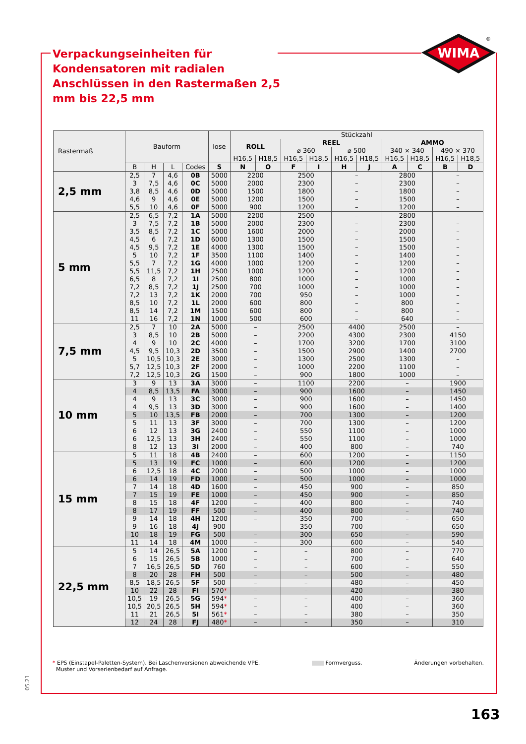WIMA
®
Verpackungseinheiten für Kondensatoren mit radialen Anschlüssen in den Rastermaßen 2,5 mm bis 22,5 mm
| Rastermaß | Bauform | | | | lose | Stückzahl | | | | | | | | | |
| --- | --- | --- | --- | --- | --- | --- | --- | --- | --- | --- | --- | --- | --- | --- | --- |
| | | | | | | ROLL | | REEL | | | | AMMO | | | |
| | | | | | | | | ⌀ 360 | | ⌀ 500 | | 340 × 340 | | 490 × 370 | |
| | | | | | | H16,5 | H18,5 | H16,5 | H18,5 | H16,5 | H18,5 | H16,5 | H18,5 | H16,5 | H18,5 |
| | B | H | L | Codes | S | N | O | F | I | H | J | A | C | B | D |
| 2,5 mm | 2,5 | 7 | 4,6 | 0B | 5000 | 2200 | | 2500 | | – | | 2800 | | – | |
| | 3 | 7,5 | 4,6 | 0C | 5000 | 2000 | | 2300 | | – | | 2300 | | – | |
| | 3,8 | 8,5 | 4,6 | 0D | 5000 | 1500 | | 1800 | | – | | 1800 | | – | |
| | 4,6 | 9 | 4,6 | 0E | 5000 | 1200 | | 1500 | | – | | 1500 | | – | |
| | 5,5 | 10 | 4,6 | 0F | 5000 | 900 | | 1200 | | – | | 1200 | | – | |
| 5 mm | 2,5 | 6,5 | 7,2 | 1A | 5000 | 2200 | | 2500 | | – | | 2800 | | – | |
| | 3 | 7,5 | 7,2 | 1B | 5000 | 2000 | | 2300 | | – | | 2300 | | – | |
| | 3,5 | 8,5 | 7,2 | 1C | 5000 | 1600 | | 2000 | | – | | 2000 | | – | |
| | 4,5 | 6 | 7,2 | 1D | 6000 | 1300 | | 1500 | | – | | 1500 | | – | |
| | 4,5 | 9,5 | 7,2 | 1E | 4000 | 1300 | | 1500 | | – | | 1500 | | – | |
| | 5 | 10 | 7,2 | 1F | 3500 | 1100 | | 1400 | | – | | 1400 | | – | |
| | 5,5 | 7 | 7,2 | 1G | 4000 | 1000 | | 1200 | | – | | 1200 | | – | |
| | 5,5 | 11,5 | 7,2 | 1H | 2500 | 1000 | | 1200 | | – | | 1200 | | – | |
| | 6,5 | 8 | 7,2 | 1I | 2500 | 800 | | 1000 | | – | | 1000 | | – | |
| | 7,2 | 8,5 | 7,2 | 1J | 2500 | 700 | | 1000 | | – | | 1000 | | – | |
| | 7,2 | 13 | 7,2 | 1K | 2000 | 700 | | 950 | | – | | 1000 | | – | |
| | 8,5 | 10 | 7,2 | 1L | 2000 | 600 | | 800 | | – | | 800 | | – | |
| | 8,5 | 14 | 7,2 | 1M | 1500 | 600 | | 800 | | – | | 800 | | – | |
| | 11 | 16 | 7,2 | 1N | 1000 | 500 | | 600 | | – | | 640 | | – | |
| 7,5 mm | 2,5 | 7 | 10 | 2A | 5000 | – | | 2500 | | 4400 | | 2500 | | – | |
| | 3 | 8,5 | 10 | 2B | 5000 | – | | 2200 | | 4300 | | 2300 | | 4150 | |
| | 4 | 9 | 10 | 2C | 4000 | – | | 1700 | | 3200 | | 1700 | | 3100 | |
| | 4,5 | 9,5 | 10,3 | 2D | 3500 | – | | 1500 | | 2900 | | 1400 | | 2700 | |
| | 5 | 10,5 | 10,3 | 2E | 3000 | – | | 1300 | | 2500 | | 1300 | | – | |
| | 5,7 | 12,5 | 10,3 | 2F | 2000 | – | | 1000 | | 2200 | | 1100 | | – | |
| | 7,2 | 12,5 | 10,3 | 2G | 1500 | – | | 900 | | 1800 | | 1000 | | – | |
| 10 mm | 3 | 9 | 13 | 3A | 3000 | – | | 1100 | | 2200 | | – | | 1900 | |
| | 4 | 8,5 | 13,5 | FA | 3000 | – | | 900 | | 1600 | | – | | 1450 | |
| | 4 | 9 | 13 | 3C | 3000 | – | | 900 | | 1600 | | – | | 1450 | |
| | 4 | 9,5 | 13 | 3D | 3000 | – | | 900 | | 1600 | | – | | 1400 | |
| | 5 | 10 | 13,5 | FB | 2000 | – | | 700 | | 1300 | | – | | 1200 | |
| | 5 | 11 | 13 | 3F | 3000 | – | | 700 | | 1300 | | – | | 1200 | |
| | 6 | 12 | 13 | 3G | 2400 | – | | 550 | | 1100 | | – | | 1000 | |
| | 6 | 12,5 | 13 | 3H | 2400 | – | | 550 | | 1100 | | – | | 1000 | |
| | 8 | 12 | 13 | 3I | 2000 | – | | 400 | | 800 | | – | | 740 | |
| 15 mm | 5 | 11 | 18 | 4B | 2400 | – | | 600 | | 1200 | | – | | 1150 | |
| | 5 | 13 | 19 | FC | 1000 | – | | 600 | | 1200 | | – | | 1200 | |
| | 6 | 12,5 | 18 | 4C | 2000 | – | | 500 | | 1000 | | – | | 1000 | |
| | 6 | 14 | 19 | FD | 1000 | – | | 500 | | 1000 | | – | | 1000 | |
| | 7 | 14 | 18 | 4D | 1600 | – | | 450 | | 900 | | – | | 850 | |
| | 7 | 15 | 19 | FE | 1000 | – | | 450 | | 900 | | – | | 850 | |
| | 8 | 15 | 18 | 4F | 1200 | – | | 400 | | 800 | | – | | 740 | |
| | 8 | 17 | 19 | FF | 500 | – | | 400 | | 800 | | – | | 740 | |
| | 9 | 14 | 18 | 4H | 1200 | – | | 350 | | 700 | | – | | 650 | |
| | 9 | 16 | 18 | 4J | 900 | – | | 350 | | 700 | | – | | 650 | |
| | 10 | 18 | 19 | FG | 500 | – | | 300 | | 650 | | – | | 590 | |
| | 11 | 14 | 18 | 4M | 1000 | – | | 300 | | 600 | | – | | 540 | |
| 22,5 mm | 5 | 14 | 26,5 | 5A | 1200 | – | | – | | 800 | | – | | 770 | |
| | 6 | 15 | 26,5 | 5B | 1000 | – | | – | | 700 | | – | | 640 | |
| | 7 | 16,5 | 26,5 | 5D | 760 | – | | – | | 600 | | – | | 550 | |
| | 8 | 20 | 28 | FH | 500 | – | | – | | 500 | | – | | 480 | |
| | 8,5 | 18,5 | 26,5 | 5F | 500 | – | | – | | 480 | | – | | 450 | |
| | 10 | 22 | 28 | FI | 570 * | – | | – | | 420 | | – | | 380 | |
| | 10,5 | 19 | 26,5 | 5G | 594 * | – | | – | | 400 | | – | | 360 | |
| | 10,5 | 20,5 | 26,5 | 5H | 594 * | – | | – | | 400 | | – | | 360 | |
| | 11 | 21 | 26,5 | 5I | 561 * | – | | – | | 380 | | – | | 350 | |
| | 12 | 24 | 28 | FJ | 480 * | – | | – | | 350 | | – | | 310 | |
* EPS (Einstapel-Paletten-System). Bei Laschenversionen abweichende VPE.
Muster und Vorserienbedarf auf Anfrage.
Formverguss. Änderungen vorbehalten.
05.21
163